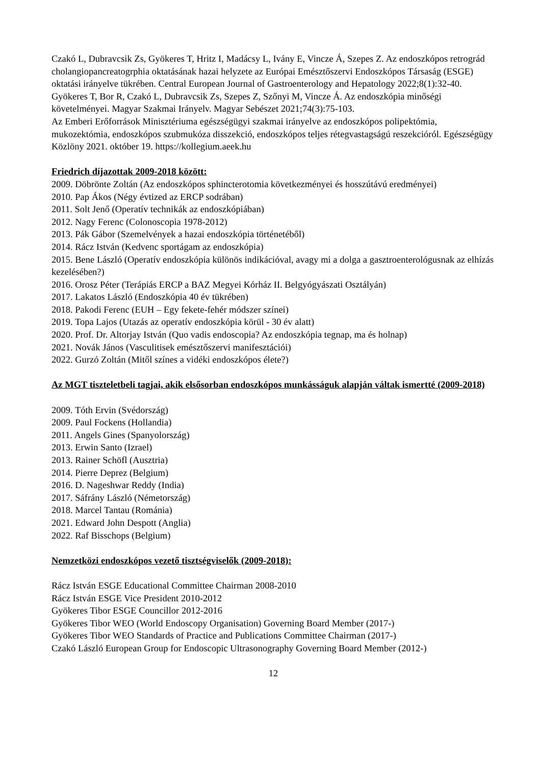Czakó L, Dubravcsik Zs, Gyökeres T, Hritz I, Madácsy L, Ivány E, Vincze Á, Szepes Z. Az endoszkópos retrográd cholangiopancreatogrphia oktatásának hazai helyzete az Európai Emésztőszervi Endoszkópos Társaság (ESGE) oktatási irányelve tükrében. Central European Journal of Gastroenterology and Hepatology 2022;8(1):32-40.
Gyökeres T, Bor R, Czakó L, Dubravcsik Zs, Szepes Z, Szőnyi M, Vincze Á. Az endoszkópia minőségi követelményei. Magyar Szakmai Irányelv. Magyar Sebészet 2021;74(3):75-103.
Az Emberi Erőforrások Minisztériuma egészségügyi szakmai irányelve az endoszkópos polipektómia, mukozektómia, endoszkópos szubmukóza disszekció, endoszkópos teljes rétegvastagságú reszekcióról. Egészségügy Közlöny 2021. október 19. https://kollegium.aeek.hu
Friedrich díjazottak 2009-2018 között:
2009. Döbrönte Zoltán (Az endoszkópos sphincterotomia következményei és hosszútávú eredményei)
2010. Pap Ákos (Négy évtized az ERCP sodrában)
2011. Solt Jenő (Operatív technikák az endoszkópiában)
2012. Nagy Ferenc (Colonoscopia 1978-2012)
2013. Pák Gábor (Szemelvények a hazai endoszkópia történetéből)
2014. Rácz István (Kedvenc sportágam az endoszkópia)
2015. Bene László (Operatív endoszkópia különös indikációval, avagy mi a dolga a gasztroenterológusnak az elhízás kezelésében?)
2016. Orosz Péter (Terápiás ERCP a BAZ Megyei Kórház II. Belgyógyászati Osztályán)
2017. Lakatos László (Endoszkópia 40 év tükrében)
2018. Pakodi Ferenc (EUH – Egy fekete-fehér módszer színei)
2019. Topa Lajos (Utazás az operatív endoszkópia körül - 30 év alatt)
2020. Prof. Dr. Altorjay István (Quo vadis endoscopia? Az endoszkópia tegnap, ma és holnap)
2021. Novák János (Vasculitisek emésztőszervi manifesztációi)
2022. Gurzó Zoltán (Mitől színes a vidéki endoszkópos élete?)
Az MGT tiszteletbeli tagjai, akik elsősorban endoszkópos munkásságuk alapján váltak ismertté (2009-2018)
2009. Tóth Ervin (Svédország)
2009. Paul Fockens (Hollandia)
2011. Angels Gines (Spanyolország)
2013. Erwin Santo (Izrael)
2013. Rainer Schöfl (Ausztria)
2014. Pierre Deprez (Belgium)
2016. D. Nageshwar Reddy (India)
2017. Sáfrány László (Németország)
2018. Marcel Tantau (Románia)
2021. Edward John Despott (Anglia)
2022. Raf Bisschops (Belgium)
Nemzetközi endoszkópos vezető tisztségviselők (2009-2018):
Rácz István ESGE Educational Committee Chairman 2008-2010
Rácz István ESGE Vice President 2010-2012
Gyökeres Tibor ESGE Councillor 2012-2016
Gyökeres Tibor WEO (World Endoscopy Organisation) Governing Board Member (2017-)
Gyökeres Tibor WEO Standards of Practice and Publications Committee Chairman (2017-)
Czakó László European Group for Endoscopic Ultrasonography Governing Board Member (2012-)
12